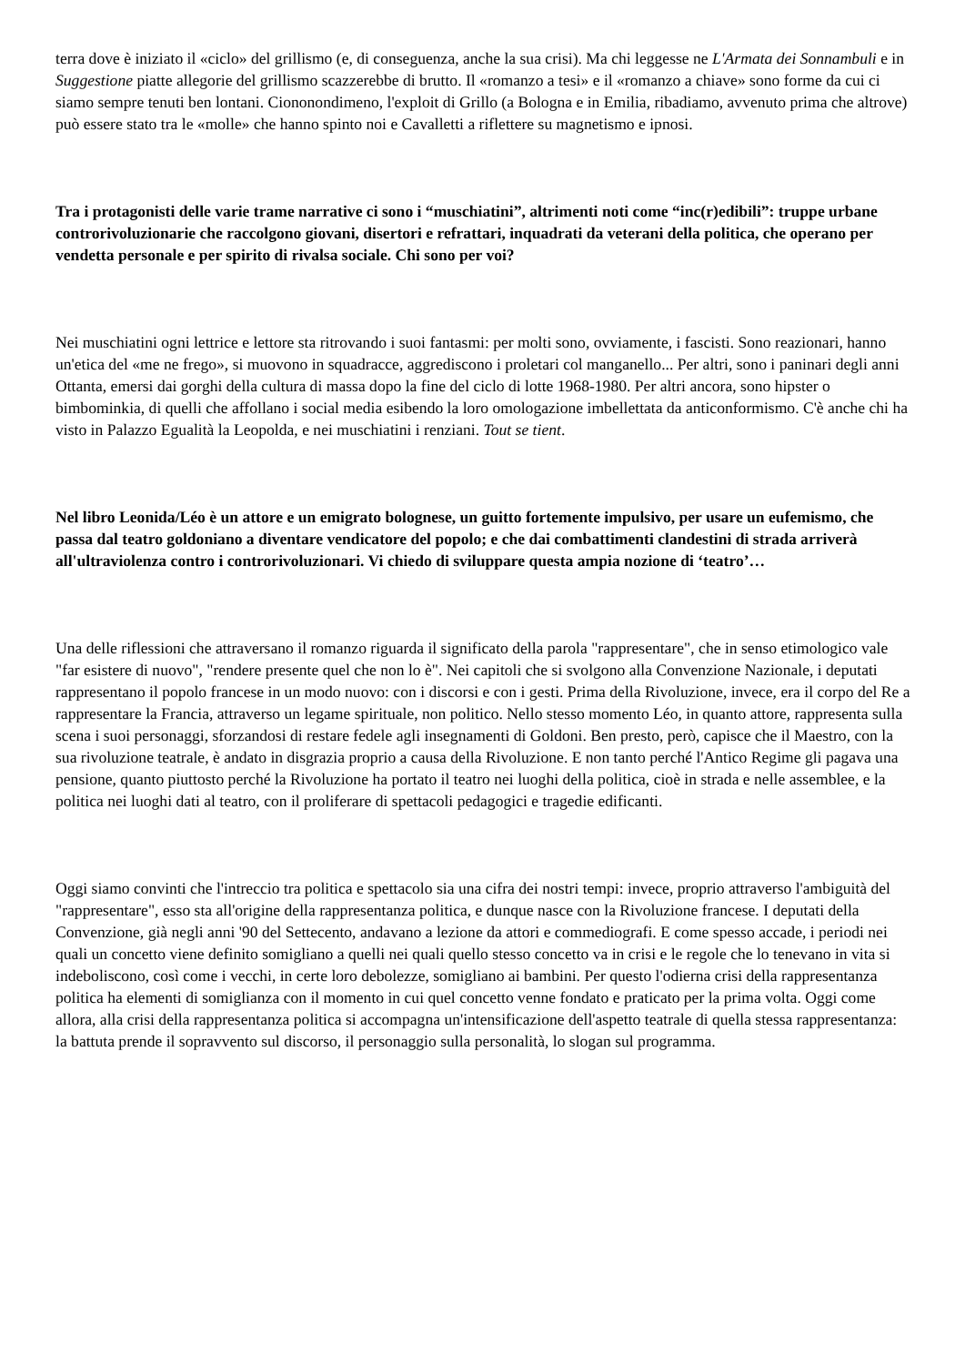terra dove è iniziato il «ciclo» del grillismo (e, di conseguenza, anche la sua crisi). Ma chi leggesse ne L'Armata dei Sonnambuli e in Suggestione piatte allegorie del grillismo scazzerebbe di brutto. Il «romanzo a tesi» e il «romanzo a chiave» sono forme da cui ci siamo sempre tenuti ben lontani. Ciononondimeno, l'exploit di Grillo (a Bologna e in Emilia, ribadiamo, avvenuto prima che altrove) può essere stato tra le «molle» che hanno spinto noi e Cavalletti a riflettere su magnetismo e ipnosi.
Tra i protagonisti delle varie trame narrative ci sono i “muschiatini”, altrimenti noti come “inc(r)edibili”: truppe urbane controrivoluzionarie che raccolgono giovani, disertori e refrattari, inquadrati da veterani della politica, che operano per vendetta personale e per spirito di rivalsa sociale. Chi sono per voi?
Nei muschiatini ogni lettrice e lettore sta ritrovando i suoi fantasmi: per molti sono, ovviamente, i fascisti. Sono reazionari, hanno un'etica del «me ne frego», si muovono in squadracce, aggrediscono i proletari col manganello... Per altri, sono i paninari degli anni Ottanta, emersi dai gorghi della cultura di massa dopo la fine del ciclo di lotte 1968-1980. Per altri ancora, sono hipster o bimbominkia, di quelli che affollano i social media esibendo la loro omologazione imbellettata da anticonformismo. C'è anche chi ha visto in Palazzo Egualità la Leopolda, e nei muschiatini i renziani. Tout se tient.
Nel libro Leonida/Léo è un attore e un emigrato bolognese, un guitto fortemente impulsivo, per usare un eufemismo, che passa dal teatro goldoniano a diventare vendicatore del popolo; e che dai combattimenti clandestini di strada arriverà all'ultraviolenza contro i controrivoluzionari. Vi chiedo di sviluppare questa ampia nozione di ‘teatro’…
Una delle riflessioni che attraversano il romanzo riguarda il significato della parola "rappresentare", che in senso etimologico vale "far esistere di nuovo", "rendere presente quel che non lo è". Nei capitoli che si svolgono alla Convenzione Nazionale, i deputati rappresentano il popolo francese in un modo nuovo: con i discorsi e con i gesti. Prima della Rivoluzione, invece, era il corpo del Re a rappresentare la Francia, attraverso un legame spirituale, non politico. Nello stesso momento Léo, in quanto attore, rappresenta sulla scena i suoi personaggi, sforzandosi di restare fedele agli insegnamenti di Goldoni. Ben presto, però, capisce che il Maestro, con la sua rivoluzione teatrale, è andato in disgrazia proprio a causa della Rivoluzione. E non tanto perché l'Antico Regime gli pagava una pensione, quanto piuttosto perché la Rivoluzione ha portato il teatro nei luoghi della politica, cioè in strada e nelle assemblee, e la politica nei luoghi dati al teatro, con il proliferare di spettacoli pedagogici e tragedie edificanti.
Oggi siamo convinti che l'intreccio tra politica e spettacolo sia una cifra dei nostri tempi: invece, proprio attraverso l'ambiguità del "rappresentare", esso sta all'origine della rappresentanza politica, e dunque nasce con la Rivoluzione francese. I deputati della Convenzione, già negli anni '90 del Settecento, andavano a lezione da attori e commediografi. E come spesso accade, i periodi nei quali un concetto viene definito somigliano a quelli nei quali quello stesso concetto va in crisi e le regole che lo tenevano in vita si indeboliscono, così come i vecchi, in certe loro debolezze, somigliano ai bambini. Per questo l'odierna crisi della rappresentanza politica ha elementi di somiglianza con il momento in cui quel concetto venne fondato e praticato per la prima volta. Oggi come allora, alla crisi della rappresentanza politica si accompagna un'intensificazione dell'aspetto teatrale di quella stessa rappresentanza: la battuta prende il sopravvento sul discorso, il personaggio sulla personalità, lo slogan sul programma.